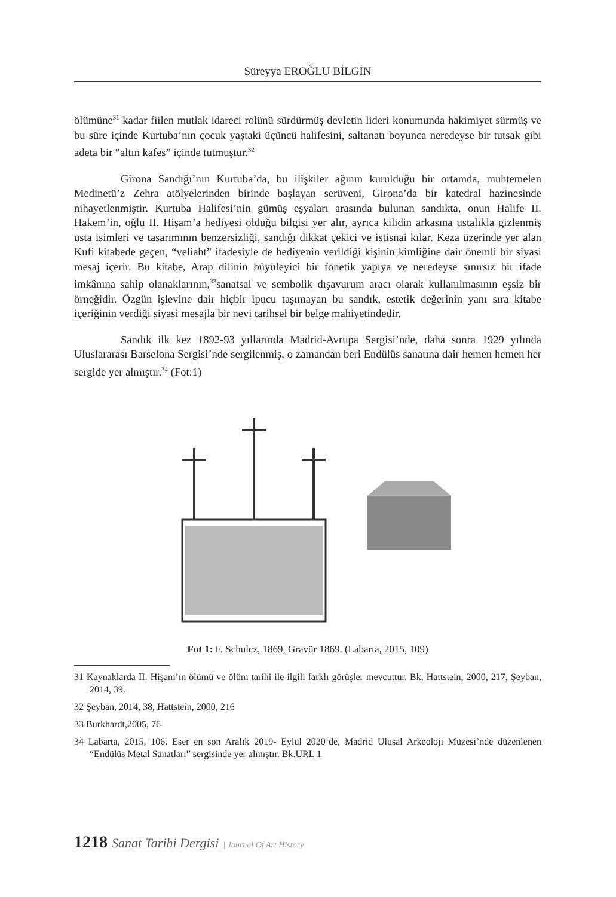Süreyya EROĞLU BİLGİN
ölümüne<sup>31</sup> kadar fiilen mutlak idareci rolünü sürdürmüş devletin lideri konumunda hakimiyet sürmüş ve bu süre içinde Kurtuba’nın çocuk yaştaki üçüncü halifesini, saltanatı boyunca neredeyse bir tutsak gibi adeta bir “altın kafes” içinde tutmuştur.<sup>32</sup>
Girona Sandığı’nın Kurtuba’da, bu ilişkiler ağının kurulduğu bir ortamda, muhtemelen Medinetü’z Zehra atölyelerinden birinde başlayan serüveni, Girona’da bir katedral hazinesinde nihayetlenmiştir. Kurtuba Halifesi’nin gümüş eşyaları arasında bulunan sandıkta, onun Halife II. Hakem’in, oğlu II. Hişam’a hediyesi olduğu bilgisi yer alır, ayrıca kilidin arkasına ustalıkla gizlenmiş usta isimleri ve tasarımının benzersizliği, sandığı dikkat çekici ve istisnai kılar. Keza üzerinde yer alan Kufi kitabede geçen, “veliaht” ifadesiyle de hediyenin verildiği kişinin kimliğine dair önemli bir siyasi mesaj içerir. Bu kitabe, Arap dilinin büyüleyici bir fonetik yapıya ve neredeyse sınırsız bir ifade imkânına sahip olanaklarının,<sup>33</sup>sanatsal ve sembolik dışavurum aracı olarak kullanılmasının eşsiz bir örneğidir. Özgün işlevine dair hiçbir ipucu taşımayan bu sandık, estetik değerinin yanı sıra kitabe içeriğinin verdiği siyasi mesajla bir nevi tarihsel bir belge mahiyetindedir.
Sandık ilk kez 1892-93 yıllarında Madrid-Avrupa Sergisi’nde, daha sonra 1929 yılında Uluslararası Barselona Sergisi’nde sergilenmiş, o zamandan beri Endülüs sanatına dair hemen hemen her sergide yer almıştır.<sup>34</sup> (Fot:1)
Fot 1: F. Schulcz, 1869, Gravür 1869. (Labarta, 2015, 109)
31 Kaynaklarda II. Hişam’ın ölümü ve ölüm tarihi ile ilgili farklı görüşler mevcuttur. Bk. Hattstein, 2000, 217, Şeyban, 2014, 39.
32 Şeyban, 2014, 38, Hattstein, 2000, 216
33 Burkhardt,2005, 76
34 Labarta, 2015, 106. Eser en son Aralık 2019- Eylül 2020’de, Madrid Ulusal Arkeoloji Müzesi’nde düzenlenen “Endülüs Metal Sanatları” sergisinde yer almıştır. Bk.URL 1
1218 Sanat Tarihi Dergisi | Journal Of Art History